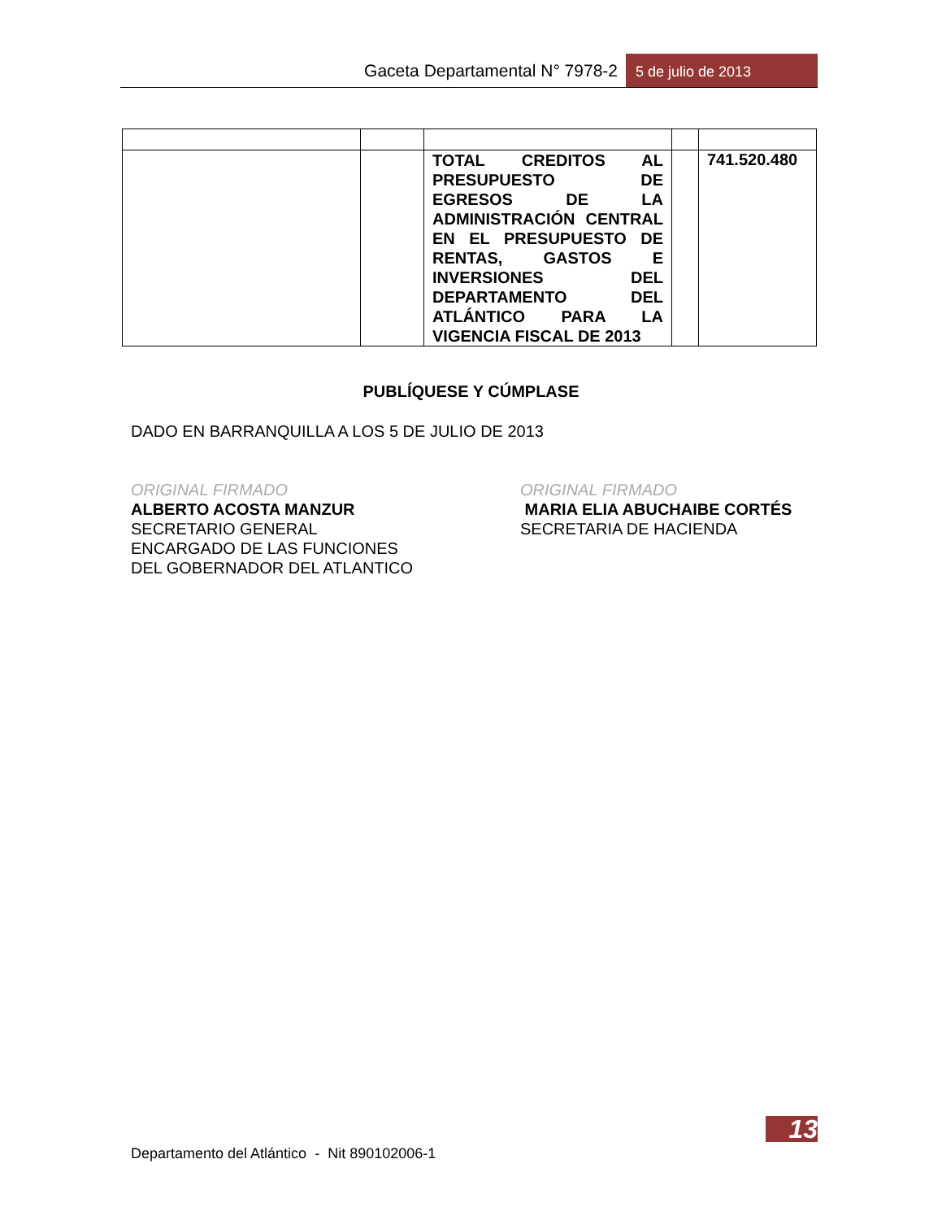Gaceta Departamental N° 7978-2 5 de julio de 2013
| | | TOTAL CREDITOS AL PRESUPUESTO DE EGRESOS DE LA ADMINISTRACIÓN CENTRAL EN EL PRESUPUESTO DE RENTAS, GASTOS E INVERSIONES DEL DEPARTAMENTO DEL ATLÁNTICO PARA LA VIGENCIA FISCAL DE 2013 | | 741.520.480 |
PUBLÍQUESE Y CÚMPLASE
DADO EN BARRANQUILLA A LOS 5 DE JULIO DE 2013
ORIGINAL FIRMADO
ALBERTO ACOSTA MANZUR
SECRETARIO GENERAL
ENCARGADO DE LAS FUNCIONES
DEL GOBERNADOR DEL ATLANTICO
ORIGINAL FIRMADO
MARIA ELIA ABUCHAIBE CORTÉS
SECRETARIA DE HACIENDA
13
Departamento del Atlántico - Nit 890102006-1